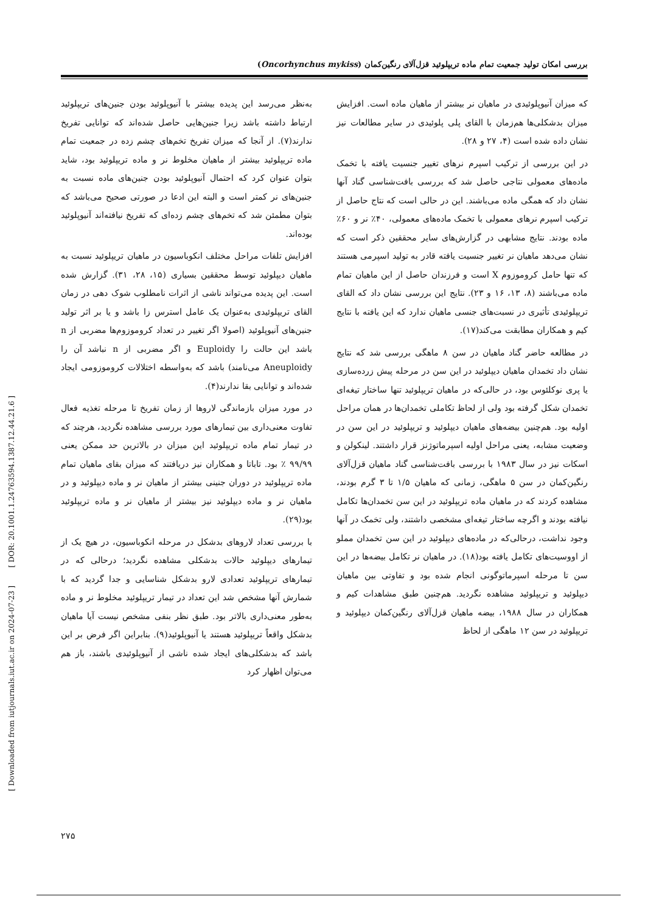بررسی امکان تولید جمعیت تمام ماده تریپلوئید قزل‌آلای رنگین‌کمان (Oncorhynchus mykiss)
به‌نظر می‌رسد این پدیده بیشتر با آنیوپلوئید بودن جنین‌های تریپلوئید ارتباط داشته باشد زیرا جنین‌هایی حاصل شده‌اند که توانایی تفریخ ندارند(۷). از آنجا که میزان تفریخ تخم‌های چشم زده در جمعیت تمام ماده تریپلوئید بیشتر از ماهیان مخلوط نر و ماده تریپلوئید بود، شاید بتوان عنوان کرد که احتمال آنیوپلوئید بودن جنین‌های ماده نسبت به جنین‌های نر کمتر است و البته این ادعا در صورتی صحیح می‌باشد که بتوان مطمئن شد که تخم‌های چشم زده‌ای که تفریخ نیافته‌اند آنیوپلوئید بوده‌اند.
افزایش تلفات مراحل مختلف انکوباسیون در ماهیان تریپلوئید نسبت به ماهیان دیپلوئید توسط محققین بسیاری (۱۵، ۲۸، ۳۱). گزارش شده است. این پدیده می‌تواند ناشی از اثرات نامطلوب شوک دهی در زمان القای تریپلوئیدی به‌عنوان یک عامل استرس زا باشد و یا بر اثر تولید جنین‌های آنیوپلوئید (اصولا اگر تغییر در تعداد کروموزوم‌ها مضربی از n باشد این حالت را Euploidy و اگر مضربی از n نباشد آن را Aneuploidy می‌نامند) باشد که به‌واسطه اختلالات کروموزومی ایجاد شده‌اند و توانایی بقا ندارند(۴).
در مورد میزان بازماندگی لاروها از زمان تفریخ تا مرحله تغذیه فعال تفاوت معنی‌داری بین تیمارهای مورد بررسی مشاهده نگردید، هرچند که در تیمار تمام ماده تریپلوئید این میزان در بالاترین حد ممکن یعنی ۹۹/۹۹ ٪ بود. تاباتا و همکاران نیز دریافتند که میزان بقای ماهیان تمام ماده تریپلوئید در دوران جنینی بیشتر از ماهیان نر و ماده دیپلوئید و در ماهیان نر و ماده دیپلوئید نیز بیشتر از ماهیان نر و ماده تریپلوئید بود(۲۹).
با بررسی تعداد لاروهای بدشکل در مرحله انکوباسیون، در هیچ یک از تیمارهای دیپلوئید حالات بدشکلی مشاهده نگردید؛ درحالی که در تیمارهای تریپلوئید تعدادی لارو بدشکل شناسایی و جدا گردید که با شمارش آنها مشخص شد این تعداد در تیمار تریپلوئید مخلوط نر و ماده به‌طور معنی‌داری بالاتر بود. طبق نظر بنفی مشخص نیست آیا ماهیان بدشکل واقعاً تریپلوئید هستند یا آنیوپلوئید(۹). بنابراین اگر فرض بر این باشد که بدشکلی‌های ایجاد شده ناشی از آنیوپلوئیدی باشند، باز هم می‌توان اظهار کرد
که میزان آنیوپلوئیدی در ماهیان نر بیشتر از ماهیان ماده است. افزایش میزان بدشکلی‌ها هم‌زمان با القای پلی پلوئیدی در سایر مطالعات نیز نشان داده شده است (۴، ۲۷ و ۲۸).
در این بررسی از ترکیب اسپرم نرهای تغییر جنسیت یافته با تخمک ماده‌های معمولی نتاجی حاصل شد که بررسی بافت‌شناسی گناد آنها نشان داد که همگی ماده می‌باشند. این در حالی است که نتاج حاصل از ترکیب اسپرم نرهای معمولی با تخمک ماده‌های معمولی، ۴۰٪ نر و ۶۰٪ ماده بودند. نتایج مشابهی در گزارش‌های سایر محققین ذکر است که نشان می‌دهد ماهیان نر تغییر جنسیت یافته قادر به تولید اسپرمی هستند که تنها حامل کروموزوم X است و فرزندان حاصل از این ماهیان تمام ماده می‌باشند (۸، ۱۳، ۱۶ و ۲۳). نتایج این بررسی نشان داد که القای تریپلوئیدی تأثیری در نسبت‌های جنسی ماهیان ندارد که این یافته با نتایج کیم و همکاران مطابقت می‌کند(۱۷).
در مطالعه حاضر گناد ماهیان در سن ۸ ماهگی بررسی شد که نتایج نشان داد تخمدان ماهیان دیپلوئید در این سن در مرحله پیش زرده‌سازی یا پری نوکلئوس بود، در حالی‌که در ماهیان تریپلوئید تنها ساختار تیغه‌ای تخمدان شکل گرفته بود ولی از لحاظ تکاملی تخمدان‌ها در همان مراحل اولیه بود. هم‌چنین بیضه‌های ماهیان دیپلوئید و تریپلوئید در این سن در وضعیت مشابه، یعنی مراحل اولیه اسپرماتوژنز قرار داشتند. لینکولن و اسکات نیز در سال ۱۹۸۳ با بررسی بافت‌شناسی گناد ماهیان قزل‌آلای رنگین‌کمان در سن ۵ ماهگی، زمانی که ماهیان ۱/۵ تا ۳ گرم بودند، مشاهده کردند که در ماهیان ماده تریپلوئید در این سن تخمدان‌ها تکامل نیافته بودند و اگرچه ساختار تیغه‌ای مشخصی داشتند، ولی تخمک در آنها وجود نداشت، درحالی‌که در ماده‌های دیپلوئید در این سن تخمدان مملو از اووسیت‌های تکامل یافته بود(۱۸). در ماهیان نر تکامل بیضه‌ها در این سن تا مرحله اسپرماتوگونی انجام شده بود و تفاوتی بین ماهیان دیپلوئید و تریپلوئید مشاهده نگردید. هم‌چنین طبق مشاهدات کیم و همکاران در سال ۱۹۸۸، بیضه ماهیان قزل‌آلای رنگین‌کمان دیپلوئید و تریپلوئید در سن ۱۲ ماهگی از لحاظ
[ DOR: 20.1001.1.24763594.1387.12.44.21.6 ]
[ Downloaded from iutjournals.iut.ac.ir on 2024-07-23 ]
۲۷۵